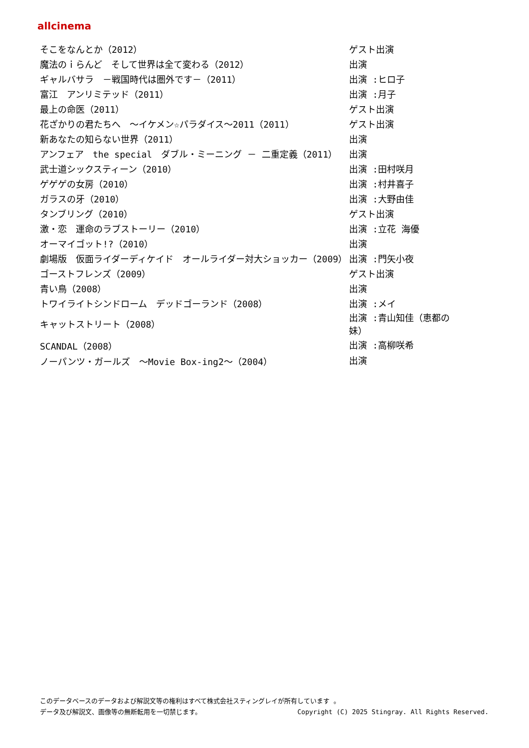allcinema
| そこをなんとか（2012） | ゲスト出演 |
| 魔法のｉらんど そして世界は全て変わる（2012） | 出演 |
| ギャルバサラ －戦国時代は圏外です－（2011） | 出演 :ヒロ子 |
| 富江 アンリミテッド（2011） | 出演 :月子 |
| 最上の命医（2011） | ゲスト出演 |
| 花ざかりの君たちへ ～イケメン☆パラダイス～2011（2011） | ゲスト出演 |
| 新あなたの知らない世界（2011） | 出演 |
| アンフェア the special ダブル・ミーニング － 二重定義（2011） | 出演 |
| 武士道シックスティーン（2010） | 出演 :田村咲月 |
| ゲゲゲの女房（2010） | 出演 :村井喜子 |
| ガラスの牙（2010） | 出演 :大野由佳 |
| タンブリング（2010） | ゲスト出演 |
| 激・恋 運命のラブストーリー（2010） | 出演 :立花 海優 |
| オーマイゴット!?（2010） | 出演 |
| 劇場版 仮面ライダーディケイド オールライダー対大ショッカー（2009） | 出演 :門矢小夜 |
| ゴーストフレンズ（2009） | ゲスト出演 |
| 青い鳥（2008） | 出演 |
| トワイライトシンドローム デッドゴーランド（2008） | 出演 :メイ |
| キャットストリート（2008） | 出演 :青山知佳（恵都の妹） |
| SCANDAL（2008） | 出演 :高柳咲希 |
| ノーパンツ・ガールズ ～Movie Box-ing2～（2004） | 出演 |
このデータベースのデータおよび解説文等の権利はすべて株式会社スティングレイが所有しています 。
データ及び解説文、画像等の無断転用を一切禁じます。 Copyright (C) 2025 Stingray. All Rights Reserved.